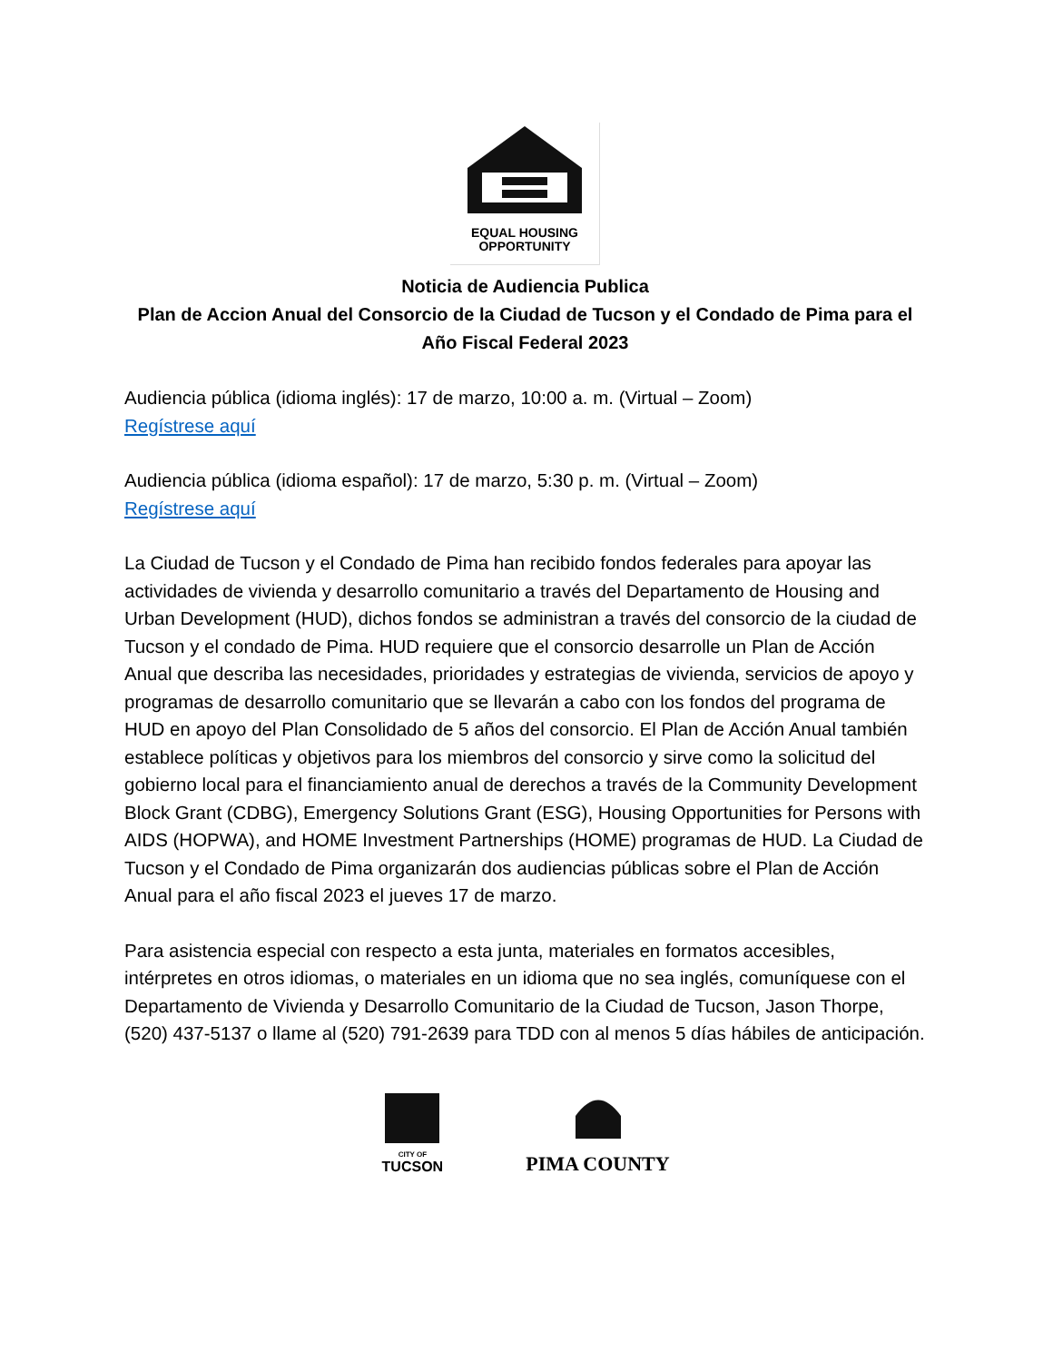EQUAL HOUSING
OPPORTUNITY
Noticia de Audiencia Publica
Plan de Accion Anual del Consorcio de la Ciudad de Tucson y el Condado de Pima para el Año Fiscal Federal 2023
Audiencia pública (idioma inglés): 17 de marzo, 10:00 a. m. (Virtual – Zoom)
Regístrese aquí
Audiencia pública (idioma español): 17 de marzo, 5:30 p. m. (Virtual – Zoom)
Regístrese aquí
La Ciudad de Tucson y el Condado de Pima han recibido fondos federales para apoyar las actividades de vivienda y desarrollo comunitario a través del Departamento de Housing and Urban Development (HUD), dichos fondos se administran a través del consorcio de la ciudad de Tucson y el condado de Pima. HUD requiere que el consorcio desarrolle un Plan de Acción Anual que describa las necesidades, prioridades y estrategias de vivienda, servicios de apoyo y programas de desarrollo comunitario que se llevarán a cabo con los fondos del programa de HUD en apoyo del Plan Consolidado de 5 años del consorcio. El Plan de Acción Anual también establece políticas y objetivos para los miembros del consorcio y sirve como la solicitud del gobierno local para el financiamiento anual de derechos a través de la Community Development Block Grant (CDBG), Emergency Solutions Grant (ESG), Housing Opportunities for Persons with AIDS (HOPWA), and HOME Investment Partnerships (HOME) programas de HUD. La Ciudad de Tucson y el Condado de Pima organizarán dos audiencias públicas sobre el Plan de Acción Anual para el año fiscal 2023 el jueves 17 de marzo.
Para asistencia especial con respecto a esta junta, materiales en formatos accesibles, intérpretes en otros idiomas, o materiales en un idioma que no sea inglés, comuníquese con el Departamento de Vivienda y Desarrollo Comunitario de la Ciudad de Tucson, Jason Thorpe, (520) 437-5137 o llame al (520) 791-2639 para TDD con al menos 5 días hábiles de anticipación.
CITY OF
TUCSON
PIMA COUNTY